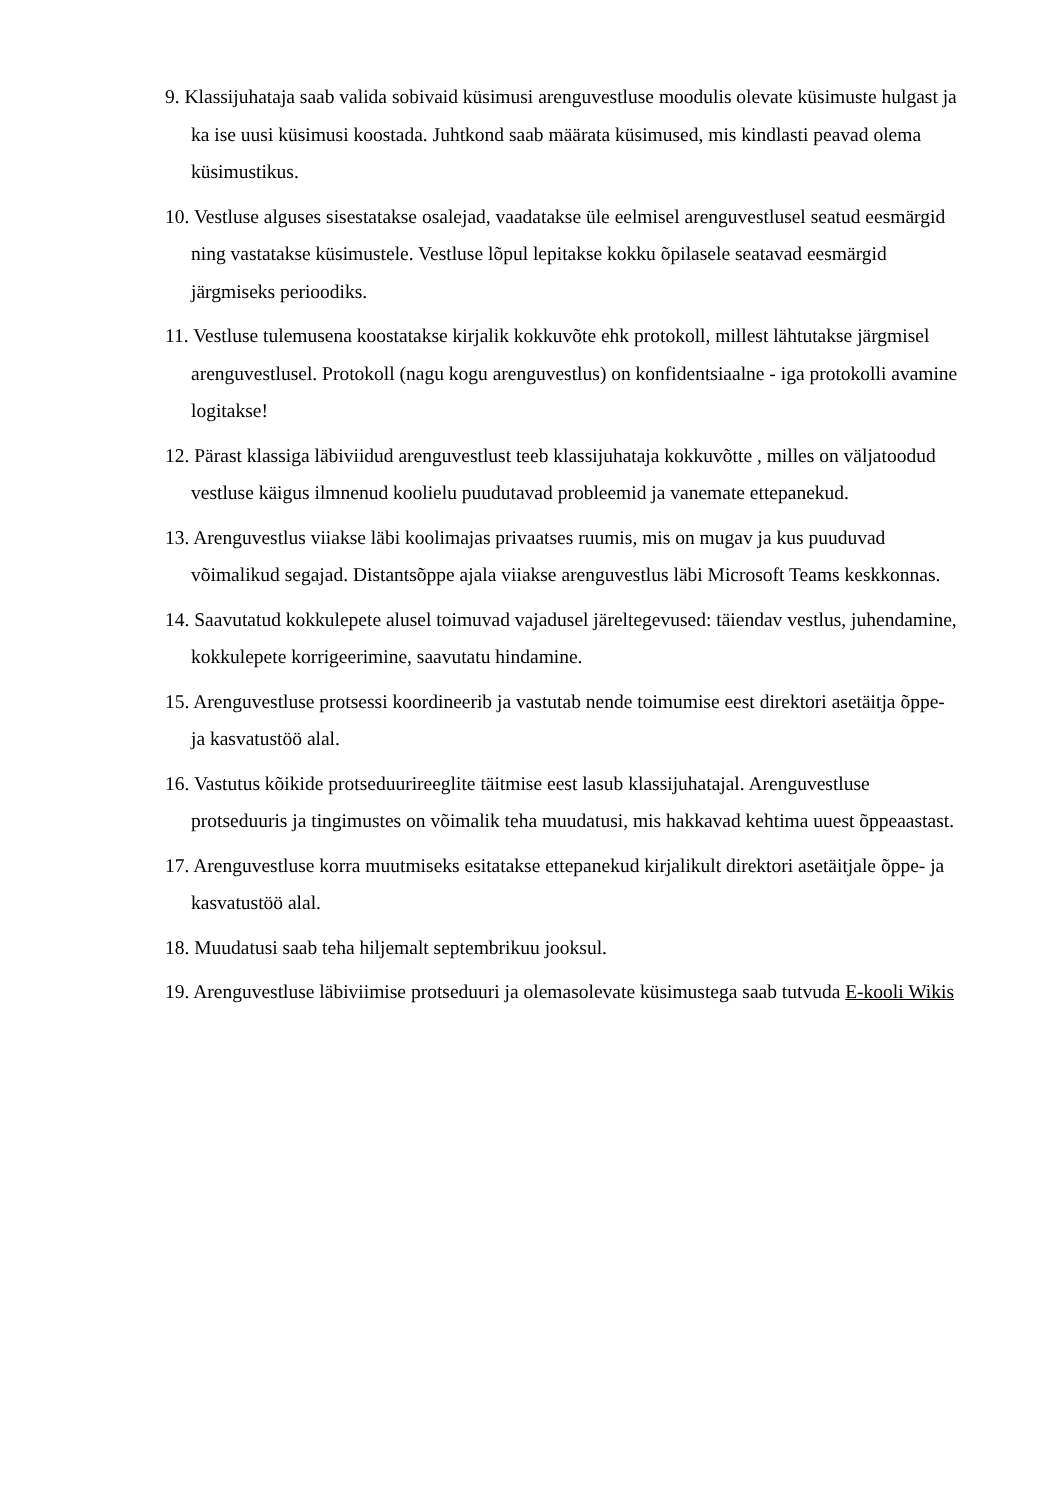9. Klassijuhataja saab valida sobivaid küsimusi arenguvestluse moodulis olevate küsimuste hulgast ja ka ise uusi küsimusi koostada. Juhtkond saab määrata küsimused, mis kindlasti peavad olema küsimustikus.
10. Vestluse alguses sisestatakse osalejad, vaadatakse üle eelmisel arenguvestlusel seatud eesmärgid ning vastatakse küsimustele. Vestluse lõpul lepitakse kokku õpilasele seatavad eesmärgid järgmiseks perioodiks.
11. Vestluse tulemusena koostatakse kirjalik kokkuvõte ehk protokoll, millest lähtutakse järgmisel arenguvestlusel. Protokoll (nagu kogu arenguvestlus) on konfidentsiaalne - iga protokolli avamine logitakse!
12. Pärast klassiga läbiviidud arenguvestlust teeb klassijuhataja kokkuvõtte , milles on väljatoodud vestluse käigus ilmnenud koolielu puudutavad probleemid ja vanemate ettepanekud.
13. Arenguvestlus viiakse läbi koolimajas privaatses ruumis, mis on mugav ja kus puuduvad võimalikud segajad. Distantsõppe ajala viiakse arenguvestlus läbi Microsoft Teams keskkonnas.
14. Saavutatud kokkulepete alusel toimuvad vajadusel järeltegevused: täiendav vestlus, juhendamine, kokkulepete korrigeerimine, saavutatu hindamine.
15. Arenguvestluse protsessi koordineerib ja vastutab nende toimumise eest direktori asetäitja õppe- ja kasvatustöö alal.
16. Vastutus kõikide protseduurireeglite täitmise eest lasub klassijuhatajal. Arenguvestluse protseduuris ja tingimustes on võimalik teha muudatusi, mis hakkavad kehtima uuest õppeaastast.
17. Arenguvestluse korra muutmiseks esitatakse ettepanekud kirjalikult direktori asetäitjale õppe- ja kasvatustöö alal.
18. Muudatusi saab teha hiljemalt septembrikuu jooksul.
19. Arenguvestluse läbiviimise protseduuri ja olemasolevate küsimustega saab tutvuda E-kooli Wikis